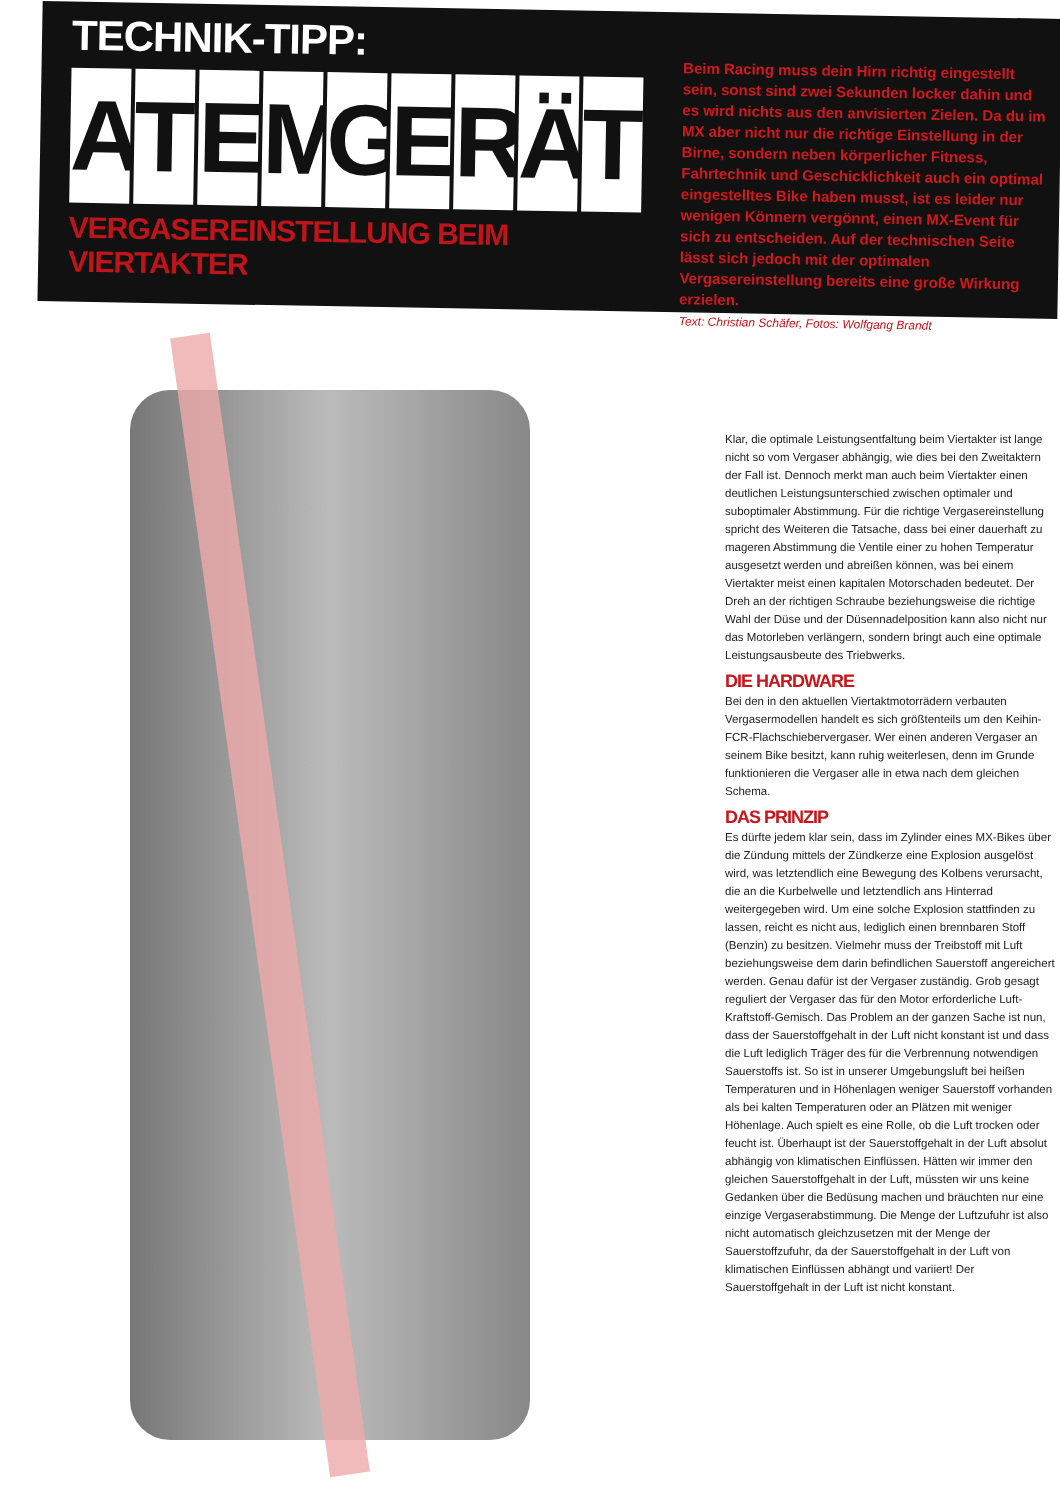TECHNIK-TIPP:
ATEMGERÄT
VERGASEREINSTELLUNG BEIM VIERTAKTER
Beim Racing muss dein Hirn richtig eingestellt sein, sonst sind zwei Sekunden locker dahin und es wird nichts aus den anvisierten Zielen. Da du im MX aber nicht nur die richtige Einstellung in der Birne, sondern neben körperlicher Fitness, Fahrtechnik und Geschicklichkeit auch ein optimal eingestelltes Bike haben musst, ist es leider nur wenigen Könnern vergönnt, einen MX-Event für sich zu entscheiden. Auf der technischen Seite lässt sich jedoch mit der optimalen Vergasereinstellung bereits eine große Wirkung erzielen.
Text: Christian Schäfer, Fotos: Wolfgang Brandt
Klar, die optimale Leistungsentfaltung beim Viertakter ist lange nicht so vom Vergaser abhängig, wie dies bei den Zweitaktern der Fall ist. Dennoch merkt man auch beim Viertakter einen deutlichen Leistungsunterschied zwischen optimaler und suboptimaler Abstimmung. Für die richtige Vergasereinstellung spricht des Weiteren die Tatsache, dass bei einer dauerhaft zu mageren Abstimmung die Ventile einer zu hohen Temperatur ausgesetzt werden und abreißen können, was bei einem Viertakter meist einen kapitalen Motorschaden bedeutet. Der Dreh an der richtigen Schraube beziehungsweise die richtige Wahl der Düse und der Düsennadelposition kann also nicht nur das Motorleben verlängern, sondern bringt auch eine optimale Leistungsausbeute des Triebwerks.
DIE HARDWARE
Bei den in den aktuellen Viertaktmotorrädern verbauten Vergasermodellen handelt es sich größtenteils um den Keihin-FCR-Flachschiebervergaser. Wer einen anderen Vergaser an seinem Bike besitzt, kann ruhig weiterlesen, denn im Grunde funktionieren die Vergaser alle in etwa nach dem gleichen Schema.
DAS PRINZIP
Es dürfte jedem klar sein, dass im Zylinder eines MX-Bikes über die Zündung mittels der Zündkerze eine Explosion ausgelöst wird, was letztendlich eine Bewegung des Kolbens verursacht, die an die Kurbelwelle und letztendlich ans Hinterrad weitergegeben wird. Um eine solche Explosion stattfinden zu lassen, reicht es nicht aus, lediglich einen brennbaren Stoff (Benzin) zu besitzen. Vielmehr muss der Treibstoff mit Luft beziehungsweise dem darin befindlichen Sauerstoff angereichert werden. Genau dafür ist der Vergaser zuständig. Grob gesagt reguliert der Vergaser das für den Motor erforderliche Luft-Kraftstoff-Gemisch. Das Problem an der ganzen Sache ist nun, dass der Sauerstoffgehalt in der Luft nicht konstant ist und dass die Luft lediglich Träger des für die Verbrennung notwendigen Sauerstoffs ist. So ist in unserer Umgebungsluft bei heißen Temperaturen und in Höhenlagen weniger Sauerstoff vorhanden als bei kalten Temperaturen oder an Plätzen mit weniger Höhenlage. Auch spielt es eine Rolle, ob die Luft trocken oder feucht ist. Überhaupt ist der Sauerstoffgehalt in der Luft absolut abhängig von klimatischen Einflüssen. Hätten wir immer den gleichen Sauerstoffgehalt in der Luft, müssten wir uns keine Gedanken über die Bedüsung machen und bräuchten nur eine einzige Vergaserabstimmung. Die Menge der Luftzufuhr ist also nicht automatisch gleichzusetzen mit der Menge der Sauerstoffzufuhr, da der Sauerstoffgehalt in der Luft von klimatischen Einflüssen abhängt und variiert! Der Sauerstoffgehalt in der Luft ist nicht konstant.